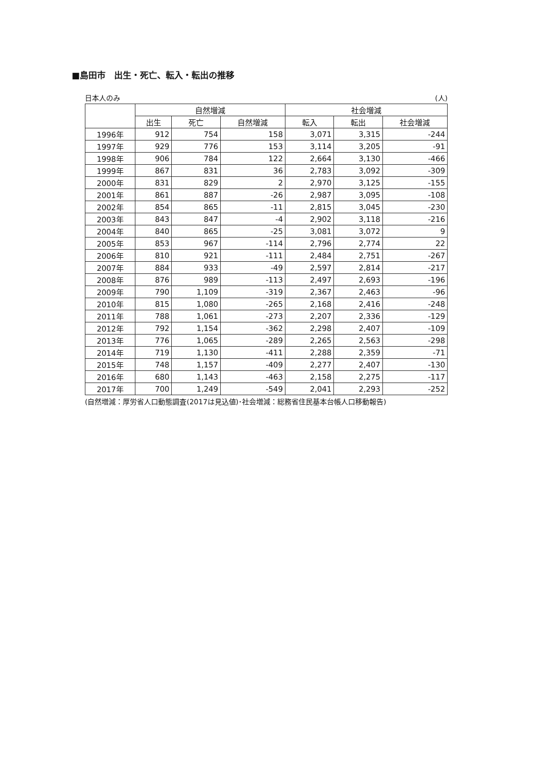■島田市　出生・死亡、転入・転出の推移
日本人のみ (人)
| | 自然増減 | | | 社会増減 | | |
| --- | --- | --- | --- | --- | --- | --- |
| | 出生 | 死亡 | 自然増減 | 転入 | 転出 | 社会増減 |
| 1996年 | 912 | 754 | 158 | 3,071 | 3,315 | -244 |
| 1997年 | 929 | 776 | 153 | 3,114 | 3,205 | -91 |
| 1998年 | 906 | 784 | 122 | 2,664 | 3,130 | -466 |
| 1999年 | 867 | 831 | 36 | 2,783 | 3,092 | -309 |
| 2000年 | 831 | 829 | 2 | 2,970 | 3,125 | -155 |
| 2001年 | 861 | 887 | -26 | 2,987 | 3,095 | -108 |
| 2002年 | 854 | 865 | -11 | 2,815 | 3,045 | -230 |
| 2003年 | 843 | 847 | -4 | 2,902 | 3,118 | -216 |
| 2004年 | 840 | 865 | -25 | 3,081 | 3,072 | 9 |
| 2005年 | 853 | 967 | -114 | 2,796 | 2,774 | 22 |
| 2006年 | 810 | 921 | -111 | 2,484 | 2,751 | -267 |
| 2007年 | 884 | 933 | -49 | 2,597 | 2,814 | -217 |
| 2008年 | 876 | 989 | -113 | 2,497 | 2,693 | -196 |
| 2009年 | 790 | 1,109 | -319 | 2,367 | 2,463 | -96 |
| 2010年 | 815 | 1,080 | -265 | 2,168 | 2,416 | -248 |
| 2011年 | 788 | 1,061 | -273 | 2,207 | 2,336 | -129 |
| 2012年 | 792 | 1,154 | -362 | 2,298 | 2,407 | -109 |
| 2013年 | 776 | 1,065 | -289 | 2,265 | 2,563 | -298 |
| 2014年 | 719 | 1,130 | -411 | 2,288 | 2,359 | -71 |
| 2015年 | 748 | 1,157 | -409 | 2,277 | 2,407 | -130 |
| 2016年 | 680 | 1,143 | -463 | 2,158 | 2,275 | -117 |
| 2017年 | 700 | 1,249 | -549 | 2,041 | 2,293 | -252 |
(自然増減：厚労省人口動態調査(2017は見込値)･社会増減：総務省住民基本台帳人口移動報告)